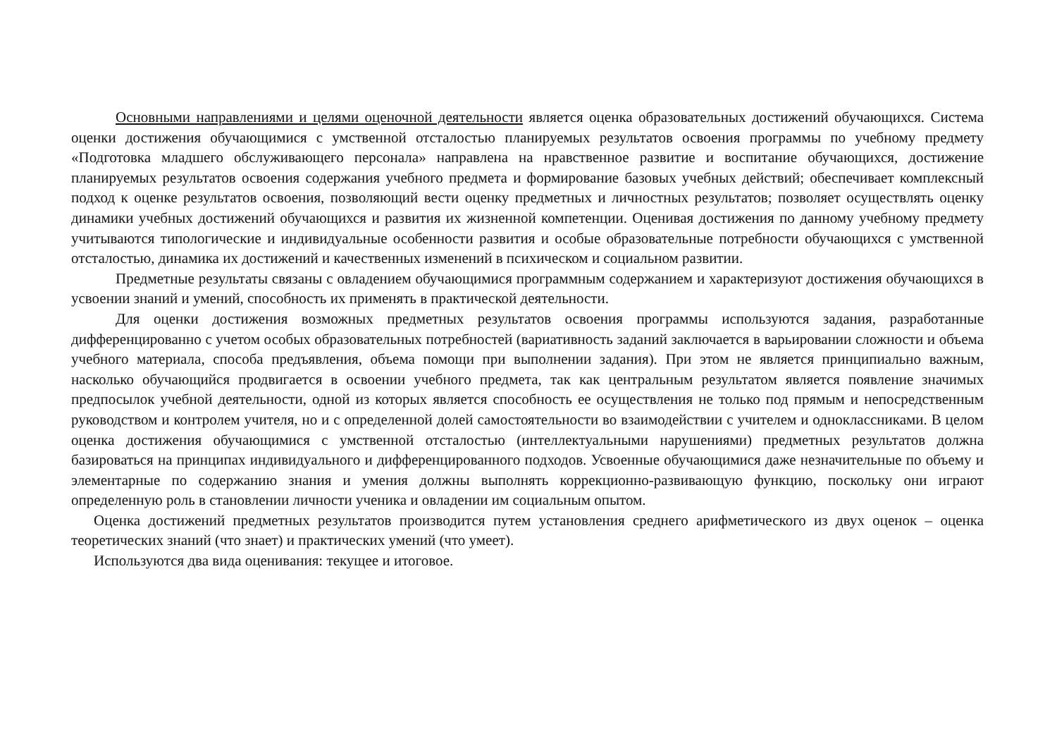Основными направлениями и целями оценочной деятельности является оценка образовательных достижений обучающихся. Система оценки достижения обучающимися с умственной отсталостью планируемых результатов освоения программы по учебному предмету «Подготовка младшего обслуживающего персонала» направлена на нравственное развитие и воспитание обучающихся, достижение планируемых результатов освоения содержания учебного предмета и формирование базовых учебных действий; обеспечивает комплексный подход к оценке результатов освоения, позволяющий вести оценку предметных и личностных результатов; позволяет осуществлять оценку динамики учебных достижений обучающихся и развития их жизненной компетенции. Оценивая достижения по данному учебному предмету учитываются типологические и индивидуальные особенности развития и особые образовательные потребности обучающихся с умственной отсталостью, динамика их достижений и качественных изменений в психическом и социальном развитии.
Предметные результаты связаны с овладением обучающимися программным содержанием и характеризуют достижения обучающихся в усвоении знаний и умений, способность их применять в практической деятельности.
Для оценки достижения возможных предметных результатов освоения программы используются задания, разработанные дифференцированно с учетом особых образовательных потребностей (вариативность заданий заключается в варьировании сложности и объема учебного материала, способа предъявления, объема помощи при выполнении задания). При этом не является принципиально важным, насколько обучающийся продвигается в освоении учебного предмета, так как центральным результатом является появление значимых предпосылок учебной деятельности, одной из которых является способность ее осуществления не только под прямым и непосредственным руководством и контролем учителя, но и с определенной долей самостоятельности во взаимодействии с учителем и одноклассниками. В целом оценка достижения обучающимися с умственной отсталостью (интеллектуальными нарушениями) предметных результатов должна базироваться на принципах индивидуального и дифференцированного подходов. Усвоенные обучающимися даже незначительные по объему и элементарные по содержанию знания и умения должны выполнять коррекционно-развивающую функцию, поскольку они играют определенную роль в становлении личности ученика и овладении им социальным опытом.
Оценка достижений предметных результатов производится путем установления среднего арифметического из двух оценок – оценка теоретических знаний (что знает) и практических умений (что умеет).
Используются два вида оценивания: текущее и итоговое.